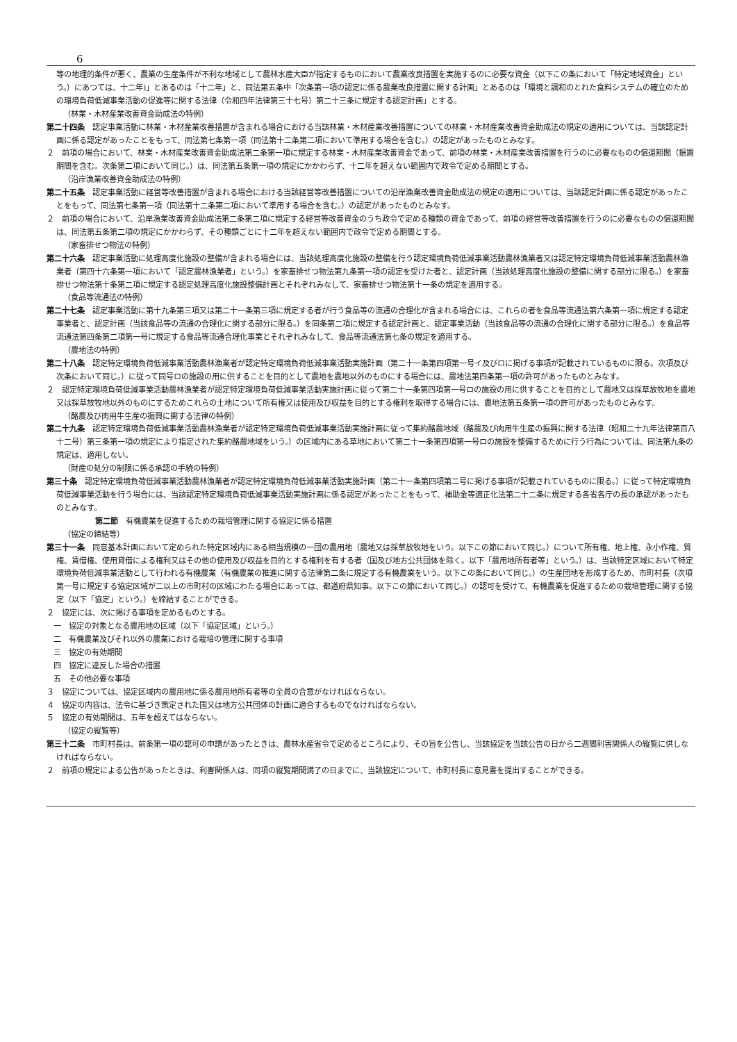6
等の地理的条件が悪く、農業の生産条件が不利な地域として農林水産大臣が指定するものにおいて農業改良措置を実施するのに必要な資金（以下この条において「特定地域資金」という。）にあつては、十二年)」とあるのは「十二年」と、同法第五条中「次条第一項の認定に係る農業改良措置に関する計画」とあるのは「環境と調和のとれた食料システムの確立のための環境負荷低減事業活動の促進等に関する法律（令和四年法律第三十七号）第二十三条に規定する認定計画」とする。
（林業・木材産業改善資金助成法の特例）
第二十四条　認定事業活動に林業・木材産業改善措置が含まれる場合における当該林業・木材産業改善措置についての林業・木材産業改善資金助成法の規定の適用については、当該認定計画に係る認定があったことをもって、同法第七条第一項（同法第十二条第二項において準用する場合を含む。）の認定があったものとみなす。
２　前項の場合において、林業・木材産業改善資金助成法第二条第一項に規定する林業・木材産業改善資金であって、前項の林業・木材産業改善措置を行うのに必要なものの償還期間（据置期間を含む。次条第二項において同じ。）は、同法第五条第一項の規定にかかわらず、十二年を超えない範囲内で政令で定める期間とする。
（沿岸漁業改善資金助成法の特例）
第二十五条　認定事業活動に経営等改善措置が含まれる場合における当該経営等改善措置についての沿岸漁業改善資金助成法の規定の適用については、当該認定計画に係る認定があったことをもって、同法第七条第一項（同法第十二条第二項において準用する場合を含む。）の認定があったものとみなす。
２　前項の場合において、沿岸漁業改善資金助成法第二条第二項に規定する経営等改善資金のうち政令で定める種類の資金であって、前項の経営等改善措置を行うのに必要なものの償還期間は、同法第五条第二項の規定にかかわらず、その種類ごとに十二年を超えない範囲内で政令で定める期間とする。
（家畜排せつ物法の特例）
第二十六条　認定事業活動に処理高度化施設の整備が含まれる場合には、当該処理高度化施設の整備を行う認定環境負荷低減事業活動農林漁業者又は認定特定環境負荷低減事業活動農林漁業者（第四十六条第一項において「認定農林漁業者」という。）を家畜排せつ物法第九条第一項の認定を受けた者と、認定計画（当該処理高度化施設の整備に関する部分に限る。）を家畜排せつ物法第十条第二項に規定する認定処理高度化施設整備計画とそれぞれみなして、家畜排せつ物法第十一条の規定を適用する。
（食品等流通法の特例）
第二十七条　認定事業活動に第十九条第三項又は第二十一条第三項に規定する者が行う食品等の流通の合理化が含まれる場合には、これらの者を食品等流通法第六条第一項に規定する認定事業者と、認定計画（当該食品等の流通の合理化に関する部分に限る。）を同条第二項に規定する認定計画と、認定事業活動（当該食品等の流通の合理化に関する部分に限る。）を食品等流通法第四条第二項第一号に規定する食品等流通合理化事業とそれぞれみなして、食品等流通法第七条の規定を適用する。
（農地法の特例）
第二十八条　認定特定環境負荷低減事業活動農林漁業者が認定特定環境負荷低減事業活動実施計画（第二十一条第四項第一号イ及びロに掲げる事項が記載されているものに限る。次項及び次条において同じ。）に従って同号ロの施設の用に供することを目的として農地を農地以外のものにする場合には、農地法第四条第一項の許可があったものとみなす。
２　認定特定環境負荷低減事業活動農林漁業者が認定特定環境負荷低減事業活動実施計画に従って第二十一条第四項第一号ロの施設の用に供することを目的として農地又は採草放牧地を農地又は採草放牧地以外のものにするためこれらの土地について所有権又は使用及び収益を目的とする権利を取得する場合には、農地法第五条第一項の許可があったものとみなす。
（酪農及び肉用牛生産の振興に関する法律の特例）
第二十九条　認定特定環境負荷低減事業活動農林漁業者が認定特定環境負荷低減事業活動実施計画に従って集約酪農地域（酪農及び肉用牛生産の振興に関する法律（昭和二十九年法律第百八十二号）第三条第一項の規定により指定された集約酪農地域をいう。）の区域内にある草地において第二十一条第四項第一号ロの施設を整備するために行う行為については、同法第九条の規定は、適用しない。
（財産の処分の制限に係る承認の手続の特例）
第三十条　認定特定環境負荷低減事業活動農林漁業者が認定特定環境負荷低減事業活動実施計画（第二十一条第四項第二号に掲げる事項が記載されているものに限る。）に従って特定環境負荷低減事業活動を行う場合には、当該認定特定環境負荷低減事業活動実施計画に係る認定があったことをもって、補助金等適正化法第二十二条に規定する各省各庁の長の承認があったものとみなす。
第二節　有機農業を促進するための栽培管理に関する協定に係る措置
（協定の締結等）
第三十一条　同意基本計画において定められた特定区域内にある相当規模の一団の農用地（農地又は採草放牧地をいう。以下この節において同じ。）について所有権、地上権、永小作権、質権、賃借権、使用貸借による権利又はその他の使用及び収益を目的とする権利を有する者（国及び地方公共団体を除く。以下「農用地所有者等」という。）は、当該特定区域において特定環境負荷低減事業活動として行われる有機農業（有機農業の推進に関する法律第二条に規定する有機農業をいう。以下この条において同じ。）の生産団地を形成するため、市町村長（次項第一号に規定する協定区域が二以上の市町村の区域にわたる場合にあっては、都道府県知事。以下この節において同じ。）の認可を受けて、有機農業を促進するための栽培管理に関する協定（以下「協定」という。）を締結することができる。
２　協定には、次に掲げる事項を定めるものとする。
一　協定の対象となる農用地の区域（以下「協定区域」という。）
二　有機農業及びそれ以外の農業における栽培の管理に関する事項
三　協定の有効期間
四　協定に違反した場合の措置
五　その他必要な事項
３　協定については、協定区域内の農用地に係る農用地所有者等の全員の合意がなければならない。
４　協定の内容は、法令に基づき策定された国又は地方公共団体の計画に適合するものでなければならない。
５　協定の有効期間は、五年を超えてはならない。
（協定の縦覧等）
第三十二条　市町村長は、前条第一項の認可の申請があったときは、農林水産省令で定めるところにより、その旨を公告し、当該協定を当該公告の日から二週間利害関係人の縦覧に供しなければならない。
２　前項の規定による公告があったときは、利害関係人は、同項の縦覧期間満了の日までに、当該協定について、市町村長に意見書を提出することができる。